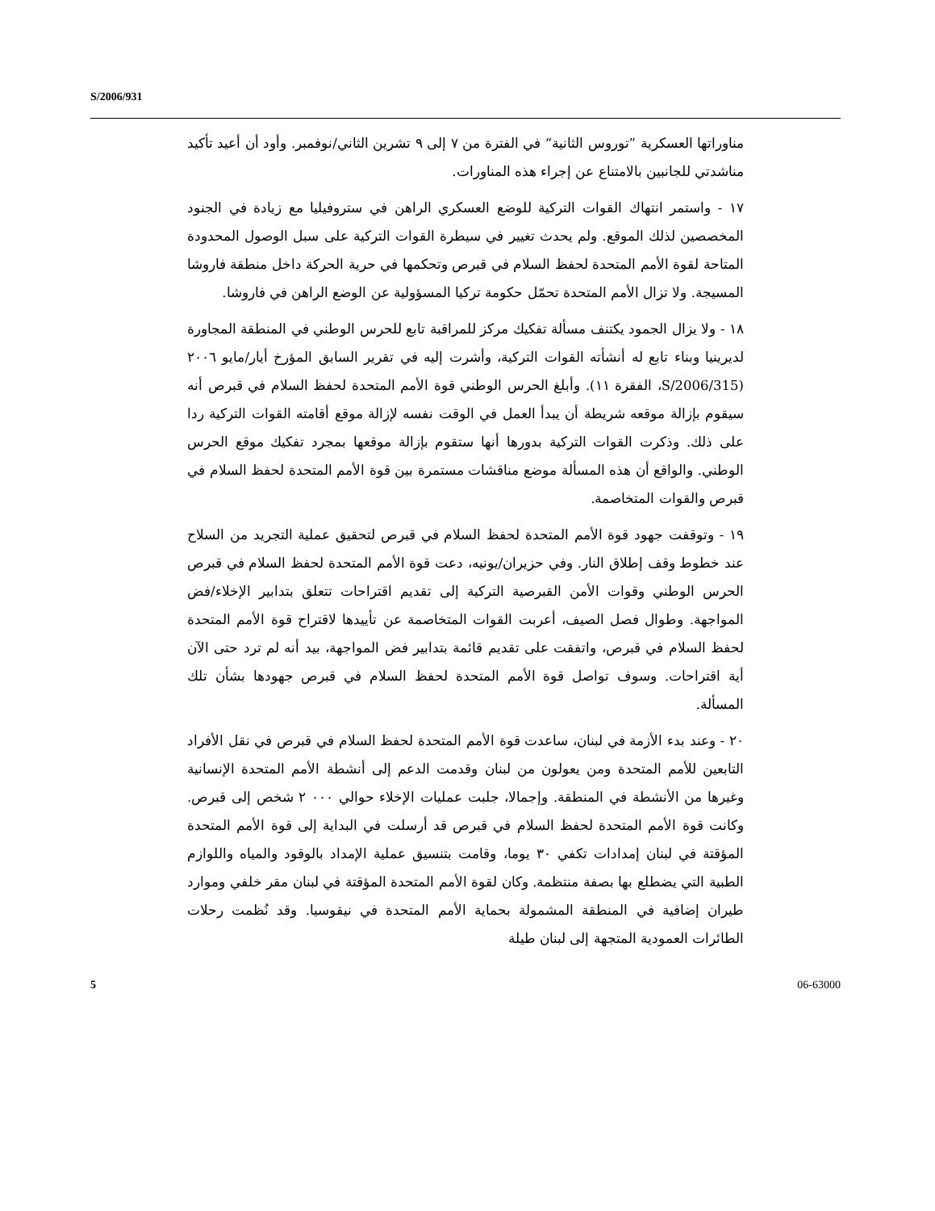S/2006/931
مناوراتها العسكرية ”توروس الثانية“ في الفترة من ٧ إلى ٩ تشرين الثاني/نوفمبر. وأود أن أعيد تأكيد مناشدتي للجانبين بالامتناع عن إجراء هذه المناورات.
١٧ - واستمر انتهاك القوات التركية للوضع العسكري الراهن في ستروفيليا مع زيادة في الجنود المخصصين لذلك الموقع. ولم يحدث تغيير في سيطرة القوات التركية على سبل الوصول المحدودة المتاحة لقوة الأمم المتحدة لحفظ السلام في قبرص وتحكمها في حرية الحركة داخل منطقة فاروشا المسيجة. ولا تزال الأمم المتحدة تحمّل حكومة تركيا المسؤولية عن الوضع الراهن في فاروشا.
١٨ - ولا يزال الجمود يكتنف مسألة تفكيك مركز للمراقبة تابع للحرس الوطني في المنطقة المجاورة لديرينيا وبناء تابع له أنشأته القوات التركية، وأشرت إليه في تقرير السابق المؤرخ أيار/مايو ٢٠٠٦ (S/2006/315، الفقرة ١١). وأبلغ الحرس الوطني قوة الأمم المتحدة لحفظ السلام في قبرص أنه سيقوم بإزالة موقعه شريطة أن يبدأ العمل في الوقت نفسه لإزالة موقع أقامته القوات التركية ردا على ذلك. وذكرت القوات التركية بدورها أنها ستقوم بإزالة موقعها بمجرد تفكيك موقع الحرس الوطني. والواقع أن هذه المسألة موضع مناقشات مستمرة بين قوة الأمم المتحدة لحفظ السلام في قبرص والقوات المتخاصمة.
١٩ - وتوقفت جهود قوة الأمم المتحدة لحفظ السلام في قبرص لتحقيق عملية التجريد من السلاح عند خطوط وقف إطلاق النار. وفي حزيران/يونيه، دعت قوة الأمم المتحدة لحفظ السلام في قبرص الحرس الوطني وقوات الأمن القبرصية التركية إلى تقديم اقتراحات تتعلق بتدابير الإخلاء/فض المواجهة. وطوال فصل الصيف، أعربت القوات المتخاصمة عن تأييدها لاقتراح قوة الأمم المتحدة لحفظ السلام في قبرص، واتفقت على تقديم قائمة بتدابير فض المواجهة، بيد أنه لم ترد حتى الآن أية اقتراحات. وسوف تواصل قوة الأمم المتحدة لحفظ السلام في قبرص جهودها بشأن تلك المسألة.
٢٠ - وعند بدء الأزمة في لبنان، ساعدت قوة الأمم المتحدة لحفظ السلام في قبرص في نقل الأفراد التابعين للأمم المتحدة ومن يعولون من لبنان وقدمت الدعم إلى أنشطة الأمم المتحدة الإنسانية وغيرها من الأنشطة في المنطقة. وإجمالا، جلبت عمليات الإخلاء حوالي ٠٠٠ ٢ شخص إلى قبرص. وكانت قوة الأمم المتحدة لحفظ السلام في قبرص قد أرسلت في البداية إلى قوة الأمم المتحدة المؤقتة في لبنان إمدادات تكفي ٣٠ يوما، وقامت بتنسيق عملية الإمداد بالوقود والمياه واللوازم الطبية التي يضطلع بها بصفة منتظمة. وكان لقوة الأمم المتحدة المؤقتة في لبنان مقر خلفي وموارد طيران إضافية في المنطقة المشمولة بحماية الأمم المتحدة في نيقوسيا. وقد نُظمت رحلات الطائرات العمودية المتجهة إلى لبنان طيلة
5 06-63000